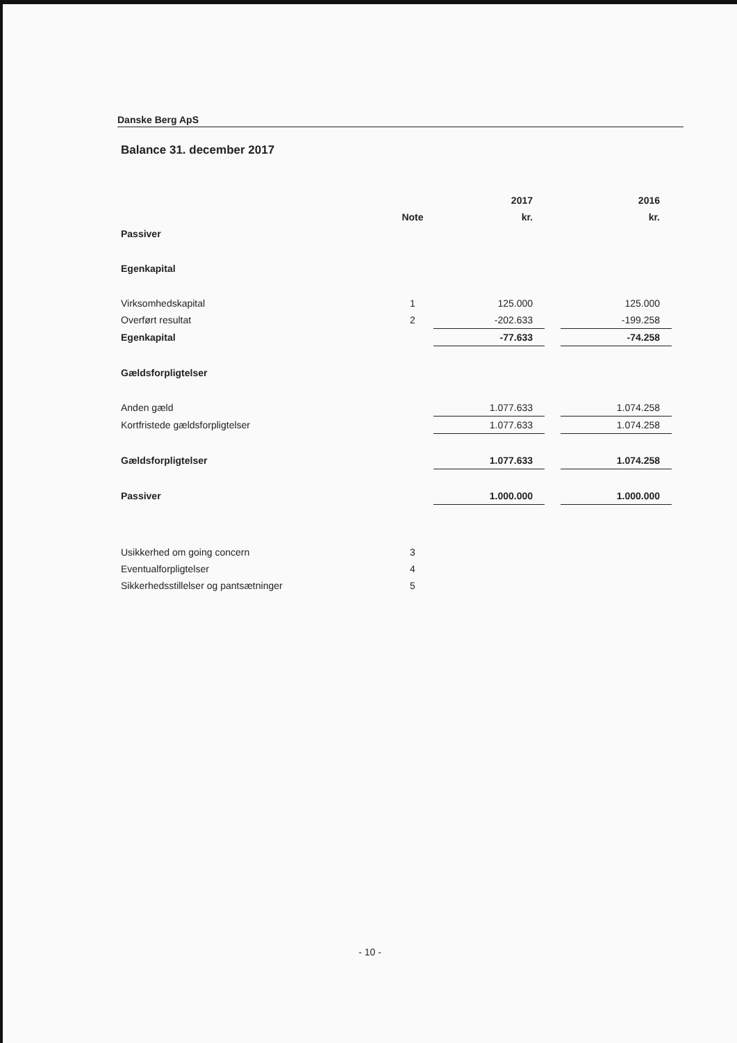Danske Berg ApS
Balance 31. december 2017
| | | 2017 | | 2016 |
| --- | --- | --- | --- | --- |
| | Note | kr. | | kr. |
| Passiver | | | | |
| Egenkapital | | | | |
| Virksomhedskapital | 1 | 125.000 | | 125.000 |
| Overført resultat | 2 | -202.633 | | -199.258 |
| Egenkapital | | -77.633 | | -74.258 |
| Gældsforpligtelser | | | | |
| Anden gæld | | 1.077.633 | | 1.074.258 |
| Kortfristede gældsforpligtelser | | 1.077.633 | | 1.074.258 |
| Gældsforpligtelser | | 1.077.633 | | 1.074.258 |
| Passiver | | 1.000.000 | | 1.000.000 |
| Usikkerhed om going concern | 3 | | | |
| Eventualforpligtelser | 4 | | | |
| Sikkerhedsstillelser og pantsætninger | 5 | | | |
- 10 -